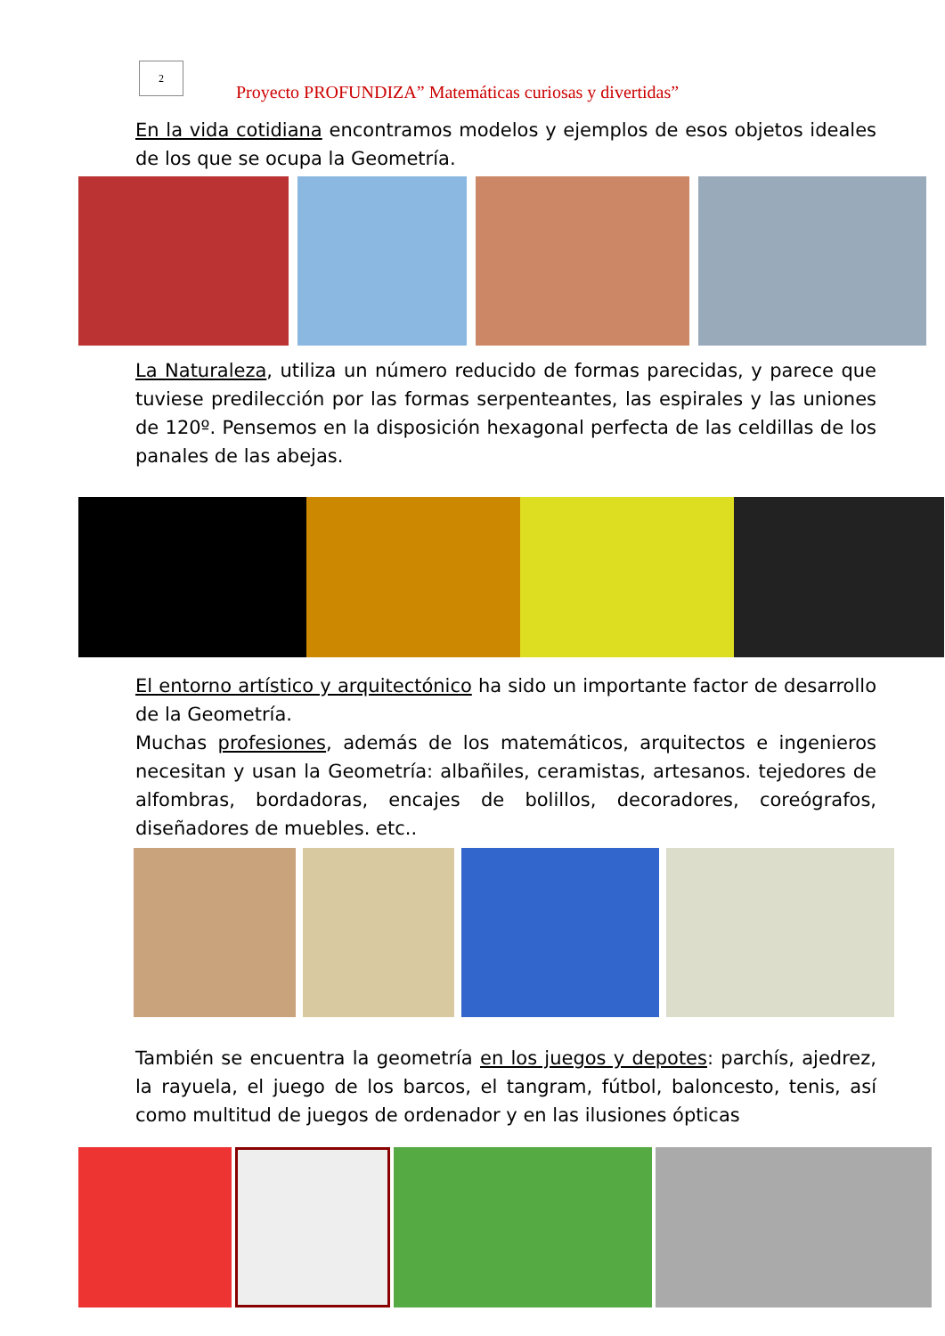2
Proyecto PROFUNDIZA” Matemáticas curiosas y divertidas”
En la vida cotidiana encontramos modelos y ejemplos de esos objetos ideales de los que se ocupa la Geometría.
La Naturaleza, utiliza un número reducido de formas parecidas, y parece que tuviese predilección por las formas serpenteantes, las espirales y las uniones de 120º. Pensemos en la disposición hexagonal perfecta de las celdillas de los panales de las abejas.
El entorno artístico y arquitectónico ha sido un importante factor de desarrollo de la Geometría.
Muchas profesiones, además de los matemáticos, arquitectos e ingenieros necesitan y usan la Geometría: albañiles, ceramistas, artesanos. tejedores de alfombras, bordadoras, encajes de bolillos, decoradores, coreógrafos, diseñadores de muebles. etc..
También se encuentra la geometría en los juegos y depotes: parchís, ajedrez, la rayuela, el juego de los barcos, el tangram, fútbol, baloncesto, tenis, así como multitud de juegos de ordenador y en las ilusiones ópticas